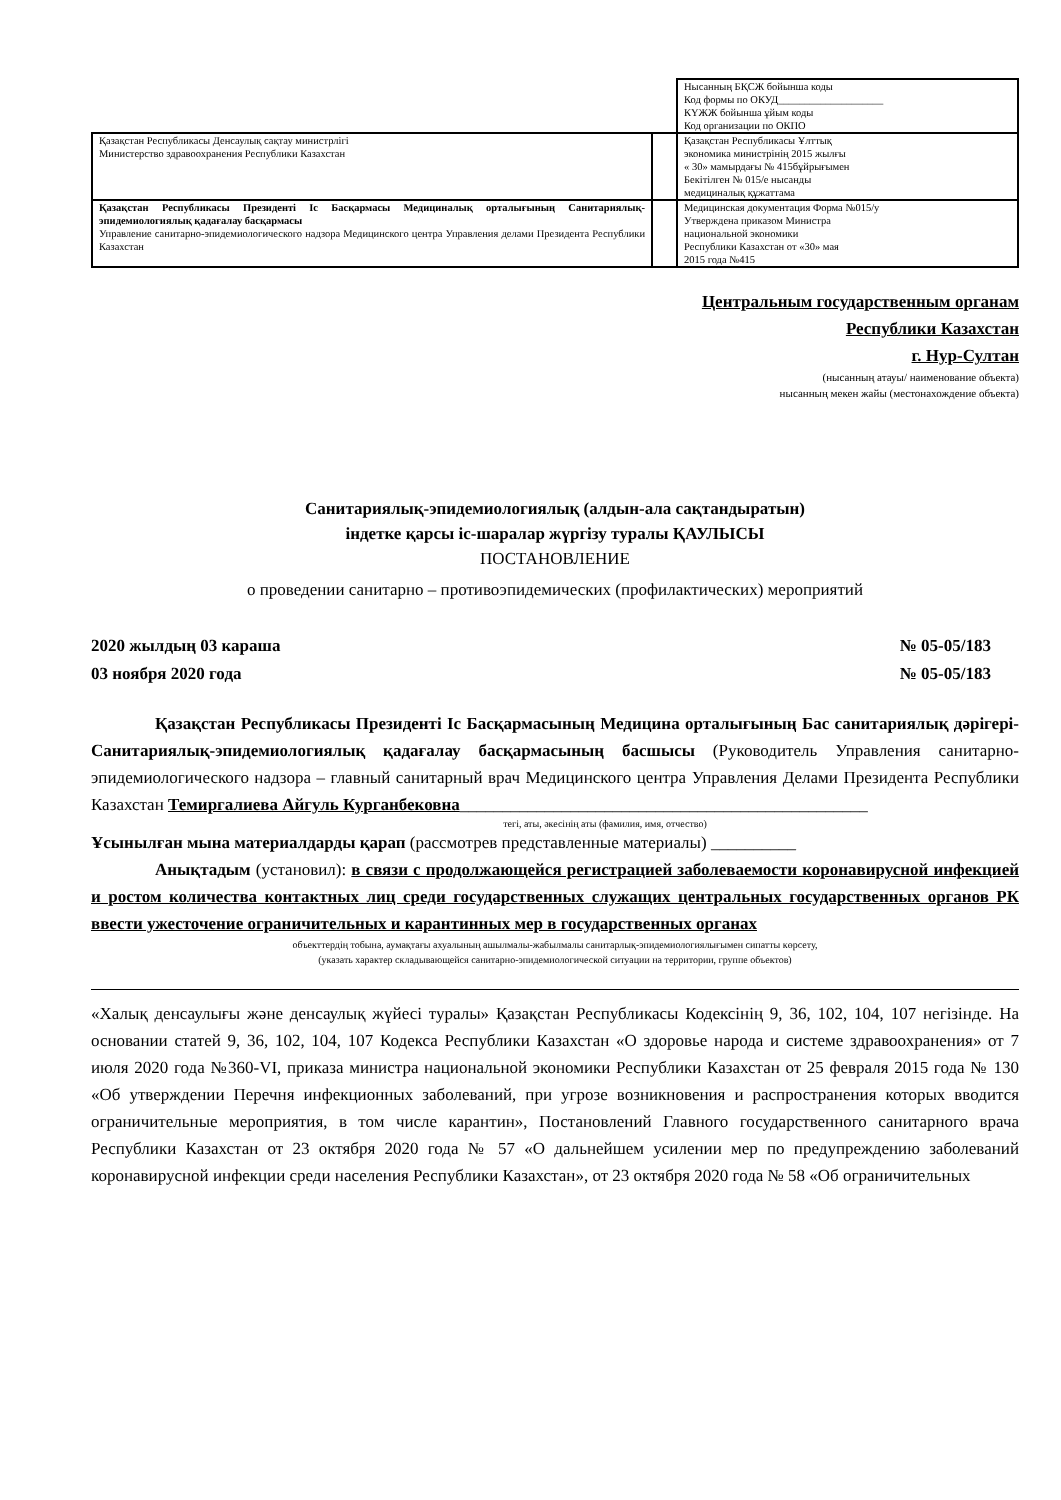| | | Нысанның БҚСЖ бойынша коды Код формы по ОКУД____________________ КҮЖЖ бойынша ұйым коды Код организации по ОКПО |
| Қазақстан Республикасы Денсаулық сақтау министрлігі Министерство здравоохранения Республики Казахстан | | Қазақстан Республикасы Ұлттық экономика министрінің 2015 жылғы « 30» мамырдағы № 415бұйрығымен Бекітілген № 015/е нысанды медициналық құжаттама |
| Қазақстан Республикасы Президенті Іс Басқармасы Медициналық орталығының Санитариялық-эпидемиологиялық қадағалау басқармасы Управление санитарно-эпидемиологического надзора Медицинского центра Управления делами Президента Республики Казахстан | | Медицинская документация Форма №015/у Утверждена приказом Министра национальной экономики Республики Казахстан от «30» мая 2015 года №415 |
Центральным государственным органам
Республики Казахстан
г. Нур-Султан
(нысанның атауы/ наименование объекта)
нысанның мекен жайы (местонахождение объекта)
Санитариялық-эпидемиологиялық (алдын-ала сақтандыратын)
індетке қарсы іс-шаралар жүргізу туралы ҚАУЛЫСЫ
ПОСТАНОВЛЕНИЕ
о проведении санитарно – противоэпидемических (профилактических) мероприятий
2020 жылдың 03 караша
03 ноября 2020 года
№ 05-05/183
№ 05-05/183
Қазақстан Республикасы Президенті Іс Басқармасының Медицина орталығының Бас санитариялық дәрігері-Санитариялық-эпидемиологиялық қадағалау басқармасының басшысы (Руководитель Управления санитарно-эпидемиологического надзора – главный санитарный врач Медицинского центра Управления Делами Президента Республики Казахстан Темиргалиева Айгуль Курганбековна________________________________________________
тегі, аты, әкесінің аты (фамилия, имя, отчество)
Ұсынылған мына материалдарды қарап (рассмотрев представленные материалы) __________
Анықтадым (установил): в связи с продолжающейся регистрацией заболеваемости коронавирусной инфекцией и ростом количества контактных лиц среди государственных служащих центральных государственных органов РК ввести ужесточение ограничительных и карантинных мер в государственных органах
объекттердің тобына, аумақтағы ахуалының ашылмалы-жабылмалы санитарлық-эпидемиологиялығымен сипатты көрсету,
(указать характер складывающейся санитарно-эпидемиологической ситуации на территории, группе объектов)
«Халық денсаулығы және денсаулық жүйесі туралы» Қазақстан Республикасы Кодексінің 9, 36, 102, 104, 107 негізінде. На основании статей 9, 36, 102, 104, 107 Кодекса Республики Казахстан «О здоровье народа и системе здравоохранения» от 7 июля 2020 года №360-VI, приказа министра национальной экономики Республики Казахстан от 25 февраля 2015 года № 130 «Об утверждении Перечня инфекционных заболеваний, при угрозе возникновения и распространения которых вводится ограничительные мероприятия, в том числе карантин», Постановлений Главного государственного санитарного врача Республики Казахстан от 23 октября 2020 года № 57 «О дальнейшем усилении мер по предупреждению заболеваний коронавирусной инфекции среди населения Республики Казахстан», от 23 октября 2020 года № 58 «Об ограничительных